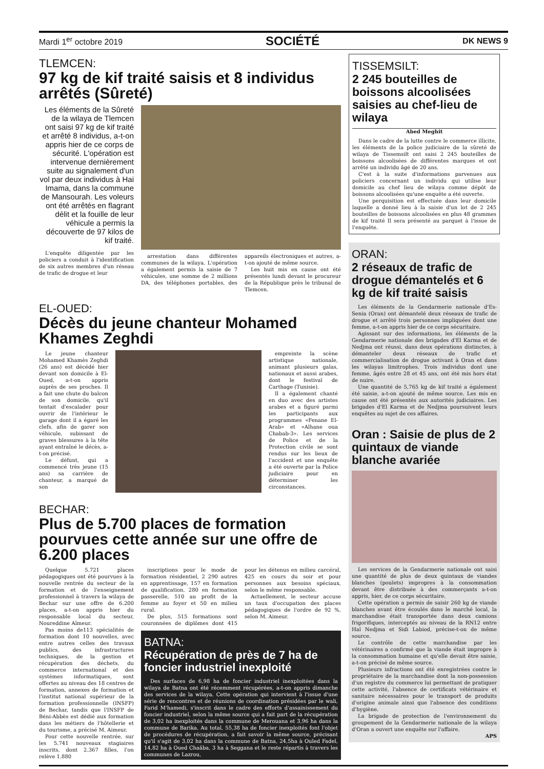Mardi 1<sup>er</sup> octobre 2019 SOCIÉTÉ DK NEWS 9
TLEMCEN:
97 kg de kif traité saisis et 8 individus arrêtés (Sûreté)
Les éléments de la Sûreté de la wilaya de Tlemcen ont saisi 97 kg de kif traité et arrêté 8 individus, a-t-on appris hier de ce corps de sécurité. L'opération est intervenue dernièrement suite au signalement d'un vol par deux individus à Hai Imama, dans la commune de Mansourah. Les voleurs ont été arrêtés en flagrant délit et la fouille de leur véhicule a permis la découverte de 97 kilos de kif traité.
L'enquête diligentée par les policiers a conduit à l'identification de six autres membres d'un réseau de trafic de drogue et leur
arrestation dans différentes communes de la wilaya. L'opération a également permis la saisie de 7 véhicules, une somme de 2 millions DA, des téléphones portables, des appareils électroniques et autres, a-t-on ajouté de même source.
Les huit mis en cause ont été présentés lundi devant le procureur de la République près le tribunal de Tlemcen.
EL-OUED:
Décès du jeune chanteur Mohamed Khames Zeghdi
Le jeune chanteur Mohamed Khamès Zeghdi (26 ans) est décédé hier devant son domicile à El-Oued, a-t-on appris auprès de ses proches. Il a fait une chute du balcon de son domicile, qu'il tentait d'escalader pour ouvrir de l'intérieur le garage dont il a égaré les clefs, afin de garer son véhicule, subissant de graves blessures à la tête ayant entraîné le décès, a-t-on précisé.
Le défunt, qui a commencé très jeune (15 ans) sa carrière de chanteur, a marqué de son
empreinte la scène artistique nationale, animant plusieurs galas, nationaux et aussi arabes, dont le festival de Carthage (Tunisie).
Il a également chanté en duo avec des artistes arabes et a figuré parmi les participants aux programmes «Fenane El-Arab» et «Alhane oua Chabab-3». Les services de Police et de la Protection civile se sont rendus sur les lieux de l'accident et une enquête a été ouverte par la Police judiciaire pour en déterminer les circonstances.
BECHAR:
Plus de 5.700 places de formation pourvues cette année sur une offre de 6.200 places
Quelque 5.721 places pédagogiques ont été pourvues à la nouvelle rentrée du secteur de la formation et de l'enseignement professionnel à travers la wilaya de Bechar sur une offre de 6.200 places, a-t-on appris hier du responsable local du secteur, Noureddine Aïmeur.
Pas moins de113 spécialités de formation dont 10 nouvelles, avec entre autres celles des travaux publics, des infrastructures techniques, de la gestion et récupération des déchets, du commerce international et des systèmes informatiques, sont offertes au niveau des 18 centres de formation, annexes de formation et l'institut national supérieur de la formation professionnelle (INSFP) de Bechar, tandis que l'INSFP de Béni-Abbès est dédié aux formation dans les métiers de l'hôtellerie et du tourisme, a précisé M. Aimeur.
Pour cette nouvelle rentrée, sur les 5.741 nouveaux stagiaires inscrits, dont 2.367 filles, l'on relève 1.880
inscriptions pour le mode de formation résidentiel, 2 290 autres en apprentissage, 157 en formation de qualification, 280 en formation passerelle, 510 au profit de la femme au foyer et 50 en milieu rural.
De plus, 515 formations sont couronnées de diplômes dont 415 pour les détenus en milieu carcéral, 425 en cours du soir et pour personnes aux besoins spéciaux, selon le même responsable.
Actuellement, le secteur accuse un taux d'occupation des places pédagogiques de l'ordre de 92 %, selon M. Aimeur.
BATNA:
Récupération de près de 7 ha de foncier industriel inexploité
Des surfaces de 6,98 ha de foncier industriel inexploitées dans la wilaya de Batna ont été récemment récupérées, a-t-on appris dimanche des services de la wilaya. Cette opération qui intervient à l'issue d'une série de rencontres et de réunions de coordination présidées par le wali, Farid M'hamedi, s'inscrit dans le cadre des efforts d'assainissement du foncier industriel, selon la même source qui a fait part de la récupération de 3,02 ha inexploités dans la commune de Merouana et 3,96 ha dans la commune de Barika. Au total, 55,38 ha de foncier inexploités font l'objet de procédures de récupération, a fait savoir la même source, précisant qu'il s'agit de 3,02 ha dans la commune de Batna, 24,5ha à Ouled Fadel, 14,82 ha à Oued Chaâba, 3 ha à Seggana et le reste répartis à travers les communes de Lazrou,
TISSEMSILT:
2 245 bouteilles de boissons alcoolisées saisies au chef-lieu de wilaya
Abed Meghit
Dans le cadre de la lutte contre le commerce illicite, les éléments de la police judiciaire de la sûreté de wilaya de Tissemsilt ont saisi 2 245 bouteilles de boissons alcoolisées de différentes marques et ont arrêté un individu âgé de 20 ans.
C'est à la suite d'informations parvenues aux policiers concernant un individu qui utilise leur domicile au chef lieu de wilaya comme dépôt de boissons alcoolisées qu'une enquête a été ouverte.
Une perquisition est effectuée dans leur domicile laquelle a donné lieu à la saisie d'un lot de 2 245 bouteilles de boissons alcoolisées en plus 48 grammes de kif traité Il sera présenté au parquet à l'issue de l'enquête.
ORAN:
2 réseaux de trafic de drogue démantelés et 6 kg de kif traité saisis
Les éléments de la Gendarmerie nationale d'Es-Senia (Oran) ont démantelé deux réseaux de trafic de drogue et arrêté trois personnes impliquées dont une femme, a-t-on appris hier de ce corps sécuritaire.
Agissant sur des informations, les éléments de la Gendarmerie nationale des brigades d'El Karma et de Nedjma ont réussi, dans deux opérations distinctes, à démanteler deux réseaux de trafic et commercialisation de drogue activant à Oran et dans les wilayas limitrophes. Trois individus dont une femme, âgés entre 28 et 45 ans, ont été mis hors état de nuire.
Une quantité de 5,765 kg de kif traité a également été saisie, a-t-on ajouté de même source. Les mis en cause ont été présentés aux autorités judiciaires. Les brigades d'El Karma et de Nedjma poursuivent leurs enquêtes au sujet de ces affaires.
Oran : Saisie de plus de 2 quintaux de viande blanche avariée
Les services de la Gendarmerie nationale ont saisi une quantité de plus de deux quintaux de viandes blanches (poulets) impropres à la consommation devant être distribuée à des commerçants a-t-on appris, hier, de ce corps sécuritaire.
Cette opération a permis de saisir 260 kg de viande blanches avant être écoulés dans le marché local, la marchandise était transportée dans deux camions frigorifiques, interceptés au niveau de la RN12 entre Haï Nedjma et Sidi Labiod, précise-t-on de même source.
Le contrôle de cette marchandise par les vétérinaires a confirmé que la viande était impropre à la consommation humaine et qu'elle devait être saisie, a-t-on précisé de même source.
Plusieurs infractions ont été enregistrées contre le propriétaire de la marchandise dont la non-possession d'un registre du commerce lui permettant de pratiquer cette activité, l'absence de certificats vétérinaire et sanitaire nécessaires pour le transport de produits d'origine animale ainsi que l'absence des conditions d'hygiène.
La brigade de protection de l'environnement du groupement de la Gendarmerie nationale de la wilaya d'Oran a ouvert une enquête sur l'affaire.
APS